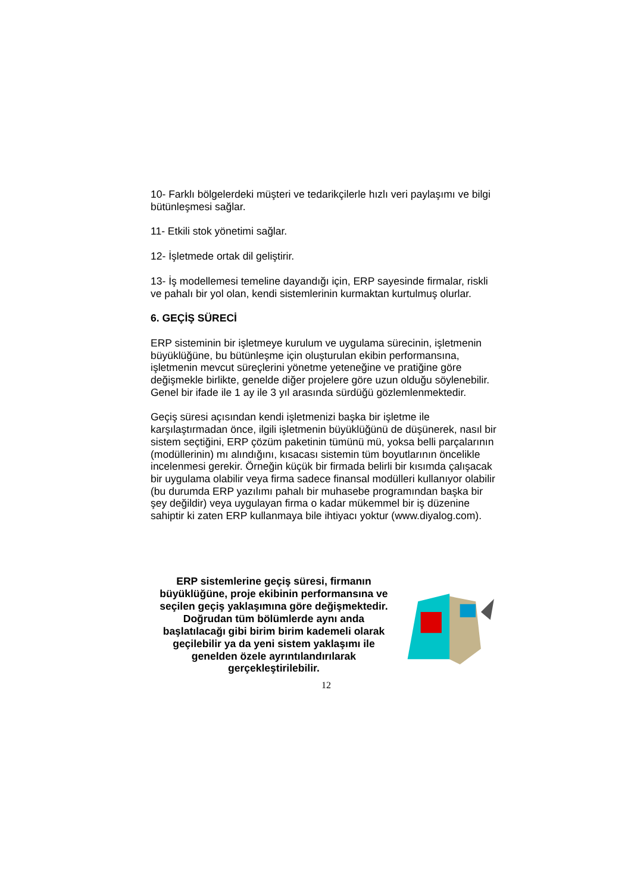10- Farklı bölgelerdeki müşteri ve tedarikçilerle hızlı veri paylaşımı ve bilgi bütünleşmesi sağlar.
11- Etkili stok yönetimi sağlar.
12- İşletmede ortak dil geliştirir.
13- İş modellemesi temeline dayandığı için, ERP sayesinde firmalar, riskli ve pahalı bir yol olan, kendi sistemlerinin kurmaktan kurtulmuş olurlar.
6. GEÇİŞ SÜRECİ
ERP sisteminin bir işletmeye kurulum ve uygulama sürecinin, işletmenin büyüklüğüne, bu bütünleşme için oluşturulan ekibin performansına, işletmenin mevcut süreçlerini yönetme yeteneğine ve pratiğine göre değişmekle birlikte, genelde diğer projelere göre uzun olduğu söylenebilir. Genel bir ifade ile 1 ay ile 3 yıl arasında sürdüğü gözlemlenmektedir.
Geçiş süresi açısından kendi işletmenizi başka bir işletme ile karşılaştırmadan önce, ilgili işletmenin büyüklüğünü de düşünerek, nasıl bir sistem seçtiğini, ERP çözüm paketinin tümünü mü, yoksa belli parçalarının (modüllerinin) mı alındığını, kısacası sistemin tüm boyutlarının öncelikle incelenmesi gerekir. Örneğin küçük bir firmada belirli bir kısımda çalışacak bir uygulama olabilir veya firma sadece finansal modülleri kullanıyor olabilir (bu durumda ERP yazılımı pahalı bir muhasebe programından başka bir şey değildir) veya uygulayan firma o kadar mükemmel bir iş düzenine sahiptir ki zaten ERP kullanmaya bile ihtiyacı yoktur (www.diyalog.com).
ERP sistemlerine geçiş süresi, firmanın büyüklüğüne, proje ekibinin performansına ve seçilen geçiş yaklaşımına göre değişmektedir. Doğrudan tüm bölümlerde aynı anda başlatılacağı gibi birim birim kademeli olarak geçilebilir ya da yeni sistem yaklaşımı ile genelden özele ayrıntılandırılarak gerçekleştirilebilir.
12